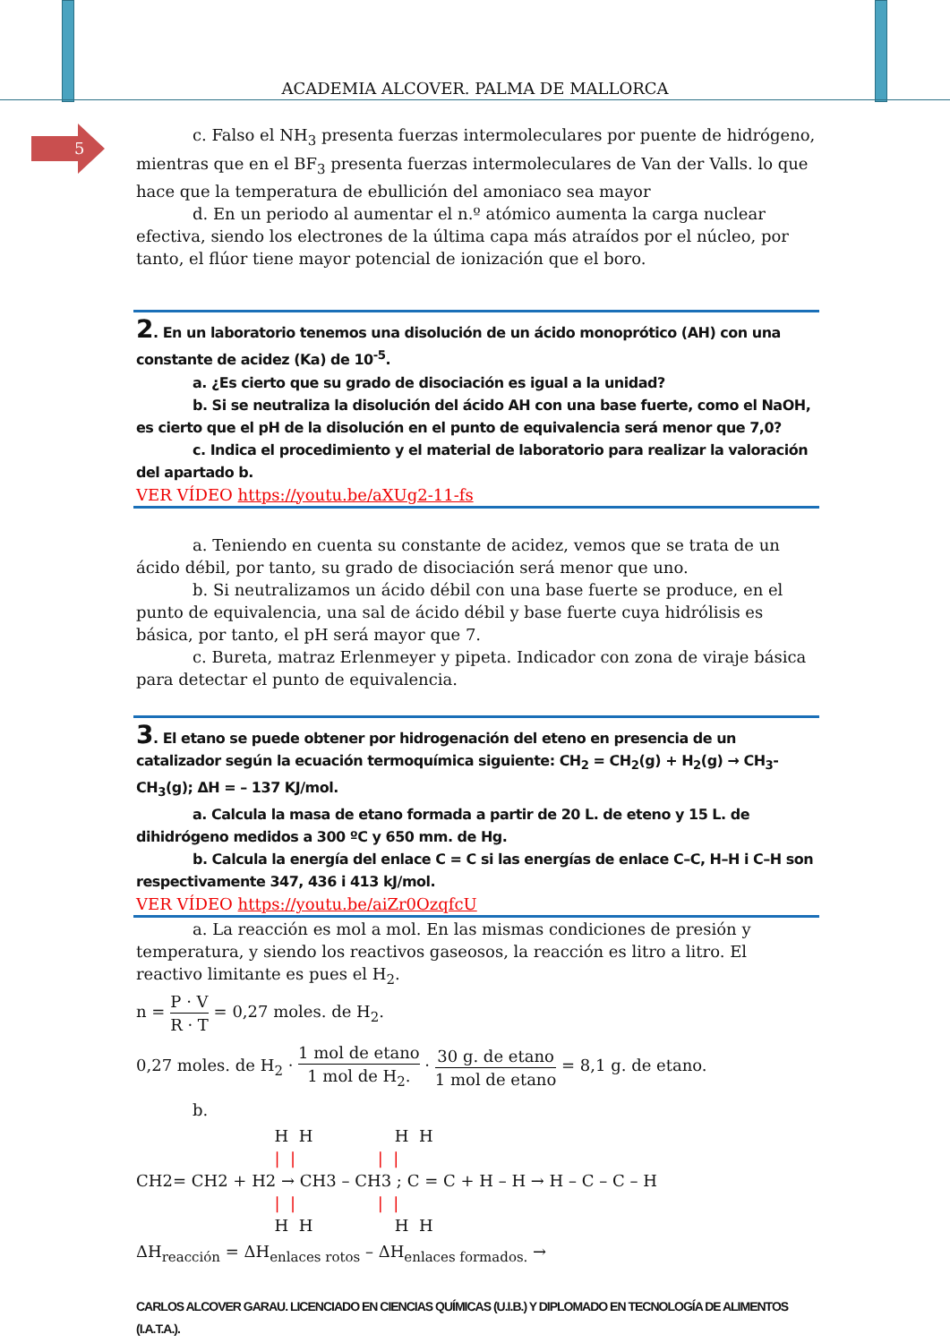ACADEMIA ALCOVER. PALMA DE MALLORCA
5
c. Falso el NH<sub>3</sub> presenta fuerzas intermoleculares por puente de hidrógeno, mientras que en el BF<sub>3</sub> presenta fuerzas intermoleculares de Van der Valls. lo que hace que la temperatura de ebullición del amoniaco sea mayor
d. En un periodo al aumentar el n.º atómico aumenta la carga nuclear efectiva, siendo los electrones de la última capa más atraídos por el núcleo, por tanto, el flúor tiene mayor potencial de ionización que el boro.
2. En un laboratorio tenemos una disolución de un ácido monoprótico (AH) con una constante de acidez (Ka) de 10<sup>-5</sup>.
a. ¿Es cierto que su grado de disociación es igual a la unidad?
b. Si se neutraliza la disolución del ácido AH con una base fuerte, como el NaOH, es cierto que el pH de la disolución en el punto de equivalencia será menor que 7,0?
c. Indica el procedimiento y el material de laboratorio para realizar la valoración del apartado b.
VER VÍDEO https://youtu.be/aXUg2-11-fs
a. Teniendo en cuenta su constante de acidez, vemos que se trata de un ácido débil, por tanto, su grado de disociación será menor que uno.
b. Si neutralizamos un ácido débil con una base fuerte se produce, en el punto de equivalencia, una sal de ácido débil y base fuerte cuya hidrólisis es básica, por tanto, el pH será mayor que 7.
c. Bureta, matraz Erlenmeyer y pipeta. Indicador con zona de viraje básica para detectar el punto de equivalencia.
3. El etano se puede obtener por hidrogenación del eteno en presencia de un catalizador según la ecuación termoquímica siguiente: CH<sub>2</sub> = CH<sub>2</sub>(g) + H<sub>2</sub>(g) → CH<sub>3</sub>-CH<sub>3</sub>(g); ΔH = – 137 KJ/mol.
a. Calcula la masa de etano formada a partir de 20 L. de eteno y 15 L. de dihidrógeno medidos a 300 ºC y 650 mm. de Hg.
b. Calcula la energía del enlace C = C si las energías de enlace C–C, H–H i C–H son respectivamente 347, 436 i 413 kJ/mol.
VER VÍDEO https://youtu.be/aiZr0OzqfcU
a. La reacción es mol a mol. En las mismas condiciones de presión y temperatura, y siendo los reactivos gaseosos, la reacción es litro a litro. El reactivo limitante es pues el H<sub>2</sub>.
n = P · V R · T = 0,27 moles. de H<sub>2</sub>.
0,27 moles. de H<sub>2</sub> · 1 mol de etano 1 mol de H<sub>2</sub>. · 30 g. de etano 1 mol de etano = 8,1 g. de etano.
b.
                           H  H                H  H
                           |  |                |  |
CH2= CH2 + H2 → CH3 – CH3 ; C = C + H – H → H – C – C – H
                           |  |                |  |
                           H  H                H  H
ΔH<sub>reacción</sub> = ΔH<sub>enlaces rotos</sub> – ΔH<sub>enlaces formados.</sub> →
CARLOS ALCOVER GARAU. LICENCIADO EN CIENCIAS QUÍMICAS (U.I.B.) Y DIPLOMADO EN TECNOLOGÍA DE ALIMENTOS (I.A.T.A.).